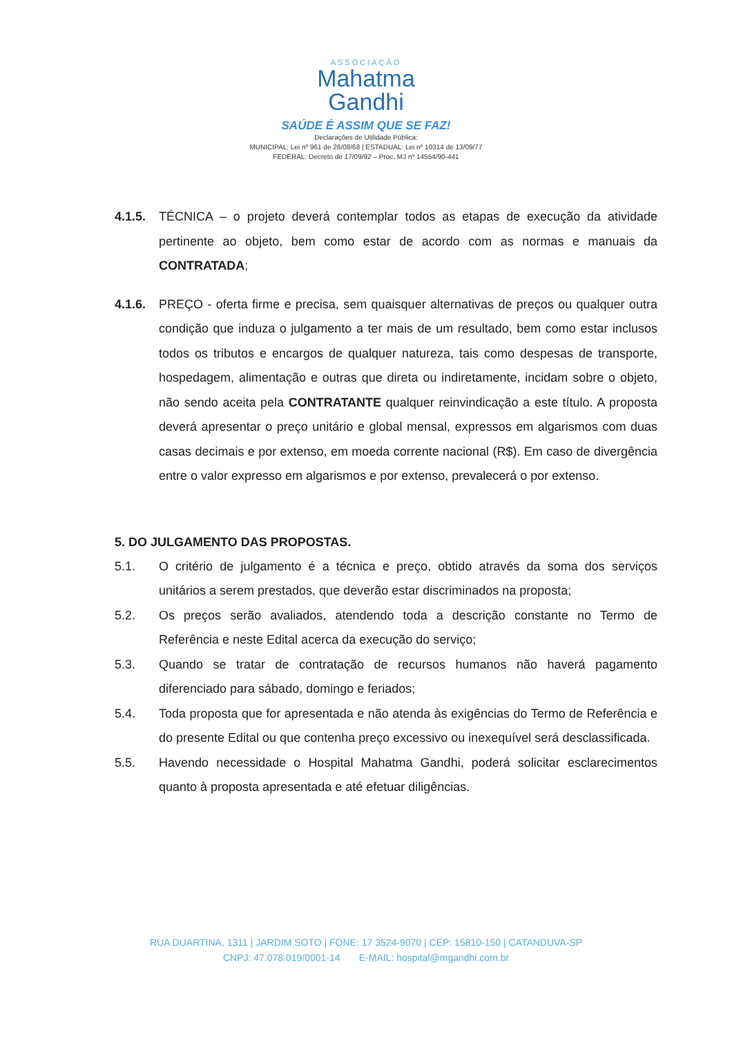ASSOCIAÇÃO
Mahatma
Gandhi
SAÚDE É ASSIM QUE SE FAZ!
Declarações de Utilidade Pública:
MUNICIPAL: Lei nº 961 de 28/08/68 | ESTADUAL: Lei nº 10314 de 13/09/77
FEDERAL: Decreto de 17/09/92 – Proc. MJ nº 14554/90-441
4.1.5. TÉCNICA – o projeto deverá contemplar todos as etapas de execução da atividade pertinente ao objeto, bem como estar de acordo com as normas e manuais da CONTRATADA;
4.1.6. PREÇO - oferta firme e precisa, sem quaisquer alternativas de preços ou qualquer outra condição que induza o julgamento a ter mais de um resultado, bem como estar inclusos todos os tributos e encargos de qualquer natureza, tais como despesas de transporte, hospedagem, alimentação e outras que direta ou indiretamente, incidam sobre o objeto, não sendo aceita pela CONTRATANTE qualquer reinvindicação a este título. A proposta deverá apresentar o preço unitário e global mensal, expressos em algarismos com duas casas decimais e por extenso, em moeda corrente nacional (R$). Em caso de divergência entre o valor expresso em algarismos e por extenso, prevalecerá o por extenso.
5. DO JULGAMENTO DAS PROPOSTAS.
5.1. O critério de julgamento é a técnica e preço, obtido através da soma dos serviços unitários a serem prestados, que deverão estar discriminados na proposta;
5.2. Os preços serão avaliados, atendendo toda a descrição constante no Termo de Referência e neste Edital acerca da execução do serviço;
5.3. Quando se tratar de contratação de recursos humanos não haverá pagamento diferenciado para sábado, domingo e feriados;
5.4. Toda proposta que for apresentada e não atenda às exigências do Termo de Referência e do presente Edital ou que contenha preço excessivo ou inexequível será desclassificada.
5.5. Havendo necessidade o Hospital Mahatma Gandhi, poderá solicitar esclarecimentos quanto à proposta apresentada e até efetuar diligências.
RUA DUARTINA, 1311 | JARDIM SOTO | FONE: 17 3524-9070 | CEP: 15810-150 | CATANDUVA-SP
CNPJ: 47.078.019/0001-14 E-MAIL: hospital@mgandhi.com.br